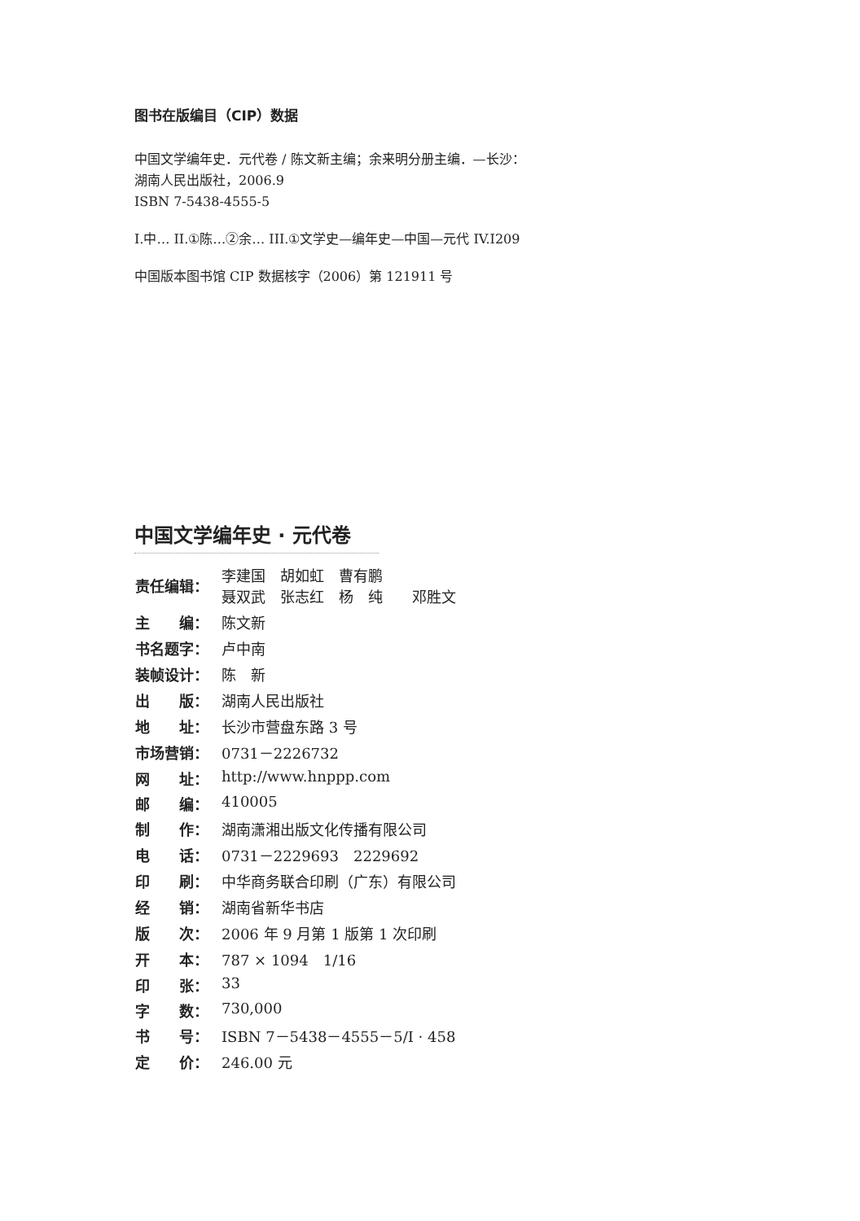图书在版编目（CIP）数据
中国文学编年史．元代卷 / 陈文新主编；余来明分册主编．—长沙：
湖南人民出版社，2006.9
ISBN 7-5438-4555-5
I.中… II.①陈…②余… III.①文学史—编年史—中国—元代 IV.I209
中国版本图书馆 CIP 数据核字（2006）第 121911 号
中国文学编年史 · 元代卷
| 责任编辑： | 李建国 胡如虹 曹有鹏 聂双武 张志红 杨 纯 邓胜文 |
| 主 编： | 陈文新 |
| 书名题字： | 卢中南 |
| 装帧设计： | 陈 新 |
| 出 版： | 湖南人民出版社 |
| 地 址： | 长沙市营盘东路 3 号 |
| 市场营销： | 0731－2226732 |
| 网 址： | http://www.hnppp.com |
| 邮 编： | 410005 |
| 制 作： | 湖南潇湘出版文化传播有限公司 |
| 电 话： | 0731－2229693 2229692 |
| 印 刷： | 中华商务联合印刷（广东）有限公司 |
| 经 销： | 湖南省新华书店 |
| 版 次： | 2006 年 9 月第 1 版第 1 次印刷 |
| 开 本： | 787 × 1094 1/16 |
| 印 张： | 33 |
| 字 数： | 730,000 |
| 书 号： | ISBN 7－5438－4555－5/I · 458 |
| 定 价： | 246.00 元 |